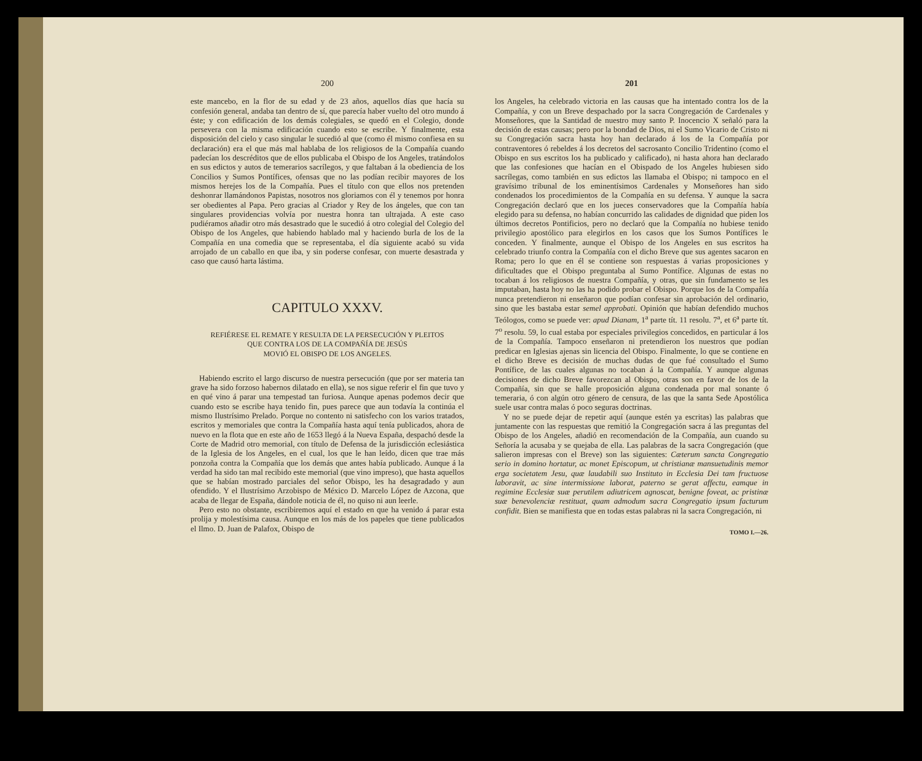200
este mancebo, en la flor de su edad y de 23 años, aquellos días que hacía su confesión general, andaba tan dentro de sí, que parecía haber vuelto del otro mundo á éste; y con edificación de los demás colegiales, se quedó en el Colegio, donde persevera con la misma edificación cuando esto se escribe. Y finalmente, esta disposición del cielo y caso singular le sucedió al que (como él mismo confiesa en su declaración) era el que más mal hablaba de los religiosos de la Compañía cuando padecían los descréditos que de ellos publicaba el Obispo de los Angeles, tratándolos en sus edictos y autos de temerarios sacrílegos, y que faltaban á la obediencia de los Concilios y Sumos Pontífices, ofensas que no las podían recibir mayores de los mismos herejes los de la Compañía. Pues el título con que ellos nos pretenden deshonrar llamándonos Papistas, nosotros nos gloriamos con él y tenemos por honra ser obedientes al Papa. Pero gracias al Criador y Rey de los ángeles, que con tan singulares providencias volvía por nuestra honra tan ultrajada. A este caso pudiéramos añadir otro más desastrado que le sucedió á otro colegial del Colegio del Obispo de los Angeles, que habiendo hablado mal y haciendo burla de los de la Compañía en una comedia que se representaba, el día siguiente acabó su vida arrojado de un caballo en que iba, y sin poderse confesar, con muerte desastrada y caso que causó harta lástima.
CAPITULO XXXV.
REFIÉRESE EL REMATE Y RESULTA DE LA PERSECUCIÓN Y PLEITOS
QUE CONTRA LOS DE LA COMPAÑÍA DE JESÚS
MOVIÓ EL OBISPO DE LOS ANGELES.
Habiendo escrito el largo discurso de nuestra persecución (que por ser materia tan grave ha sido forzoso habernos dilatado en ella), se nos sigue referir el fin que tuvo y en qué vino á parar una tempestad tan furiosa. Aunque apenas podemos decir que cuando esto se escribe haya tenido fin, pues parece que aun todavía la continúa el mismo Ilustrísimo Prelado. Porque no contento ni satisfecho con los varios tratados, escritos y memoriales que contra la Compañía hasta aquí tenía publicados, ahora de nuevo en la flota que en este año de 1653 llegó á la Nueva España, despachó desde la Corte de Madrid otro memorial, con título de Defensa de la jurisdicción eclesiástica de la Iglesia de los Angeles, en el cual, los que le han leído, dicen que trae más ponzoña contra la Compañía que los demás que antes había publicado. Aunque á la verdad ha sido tan mal recibido este memorial (que vino impreso), que hasta aquellos que se habían mostrado parciales del señor Obispo, les ha desagradado y aun ofendido. Y el Ilustrísimo Arzobispo de México D. Marcelo López de Azcona, que acaba de llegar de España, dándole noticia de él, no quiso ni aun leerle.
Pero esto no obstante, escribiremos aquí el estado en que ha venido á parar esta prolija y molestísima causa. Aunque en los más de los papeles que tiene publicados el Ilmo. D. Juan de Palafox, Obispo de
201
los Angeles, ha celebrado victoria en las causas que ha intentado contra los de la Compañía, y con un Breve despachado por la sacra Congregación de Cardenales y Monseñores, que la Santidad de nuestro muy santo P. Inocencio X señaló para la decisión de estas causas; pero por la bondad de Dios, ni el Sumo Vicario de Cristo ni su Congregación sacra hasta hoy han declarado á los de la Compañía por contraventores ó rebeldes á los decretos del sacrosanto Concilio Tridentino (como el Obispo en sus escritos los ha publicado y calificado), ni hasta ahora han declarado que las confesiones que hacían en el Obispado de los Angeles hubiesen sido sacrílegas, como también en sus edictos las llamaba el Obispo; ni tampoco en el gravísimo tribunal de los eminentísimos Cardenales y Monseñores han sido condenados los procedimientos de la Compañía en su defensa. Y aunque la sacra Congregación declaró que en los jueces conservadores que la Compañía había elegido para su defensa, no habían concurrido las calidades de dignidad que piden los últimos decretos Pontificios, pero no declaró que la Compañía no hubiese tenido privilegio apostólico para elegirlos en los casos que los Sumos Pontífices le conceden. Y finalmente, aunque el Obispo de los Angeles en sus escritos ha celebrado triunfo contra la Compañía con el dicho Breve que sus agentes sacaron en Roma; pero lo que en él se contiene son respuestas á varias proposiciones y dificultades que el Obispo preguntaba al Sumo Pontífice. Algunas de estas no tocaban á los religiosos de nuestra Compañía, y otras, que sin fundamento se les imputaban, hasta hoy no las ha podido probar el Obispo. Porque los de la Compañía nunca pretendieron ni enseñaron que podían confesar sin aprobación del ordinario, sino que les bastaba estar semel approbati. Opinión que habían defendido muchos Teólogos, como se puede ver: apud Dianam, 1<sup>a</sup> parte tít. 11 resolu. 7<sup>a</sup>, et 6<sup>a</sup> parte tít. 7<sup>o</sup> resolu. 59, lo cual estaba por especiales privilegios concedidos, en particular á los de la Compañía. Tampoco enseñaron ni pretendieron los nuestros que podían predicar en Iglesias ajenas sin licencia del Obispo. Finalmente, lo que se contiene en el dicho Breve es decisión de muchas dudas de que fué consultado el Sumo Pontífice, de las cuales algunas no tocaban á la Compañía. Y aunque algunas decisiones de dicho Breve favorezcan al Obispo, otras son en favor de los de la Compañía, sin que se halle proposición alguna condenada por mal sonante ó temeraria, ó con algún otro género de censura, de las que la santa Sede Apostólica suele usar contra malas ó poco seguras doctrinas.
Y no se puede dejar de repetir aquí (aunque estén ya escritas) las palabras que juntamente con las respuestas que remitió la Congregación sacra á las preguntas del Obispo de los Angeles, añadió en recomendación de la Compañía, aun cuando su Señoría la acusaba y se quejaba de ella. Las palabras de la sacra Congregación (que salieron impresas con el Breve) son las siguientes: Cæterum sancta Congregatio serio in domino hortatur, ac monet Episcopum, ut christianæ mansuetudinis memor erga societatem Jesu, quæ laudabili suo Instituto in Ecclesia Dei tam fructuose laboravit, ac sine intermissione laborat, paterno se gerat affectu, eamque in regimine Ecclesiæ suæ perutilem adiutricem agnoscat, benigne foveat, ac pristinæ suæ benevolenciæ restituat, quam admodum sacra Congregatio ipsum facturum confidit. Bien se manifiesta que en todas estas palabras ni la sacra Congregación, ni
TOMO I.—26.